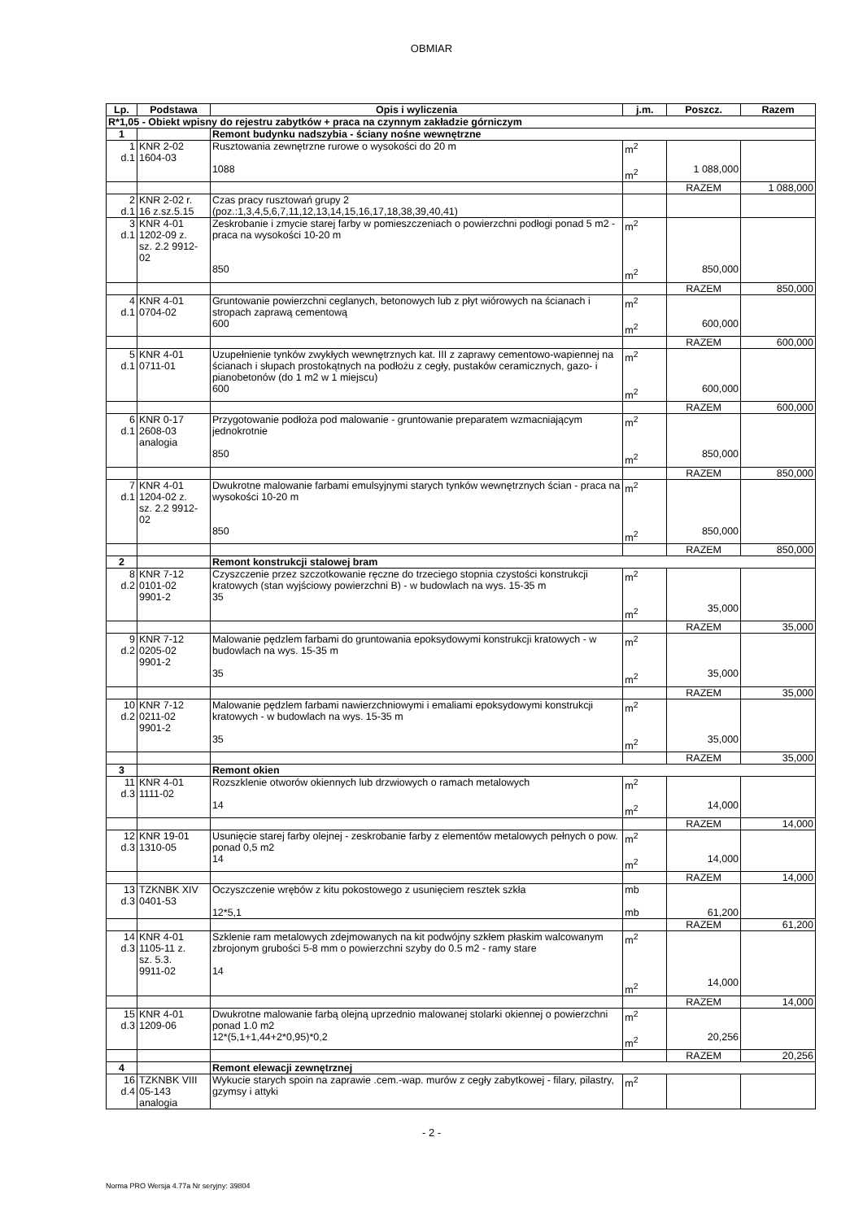OBMIAR
| Lp. | Podstawa | Opis i wyliczenia | j.m. | Poszcz. | Razem |
| --- | --- | --- | --- | --- | --- |
| R*1,05 - Obiekt wpisny do rejestru zabytków + praca na czynnym zakładzie górniczym | | | | | |
| 1 | | Remont budynku nadszybia - ściany nośne wewnętrzne | | | |
| 1 d.1 | KNR 2-02 1604-03 | Rusztowania zewnętrzne rurowe o wysokości do 20 m 1088 | m<sup>2</sup> m<sup>2</sup> | 1 088,000 | |
| | | | | RAZEM | 1 088,000 |
| 2 d.1 | KNR 2-02 r. 16 z.sz.5.15 | Czas pracy rusztowań grupy 2 (poz.:1,3,4,5,6,7,11,12,13,14,15,16,17,18,38,39,40,41) | | | |
| 3 d.1 | KNR 4-01 1202-09 z. sz. 2.2 9912- 02 | Zeskrobanie i zmycie starej farby w pomieszczeniach o powierzchni podłogi ponad 5 m2 - praca na wysokości 10-20 m 850 | m<sup>2</sup> m<sup>2</sup> | 850,000 | |
| | | | | RAZEM | 850,000 |
| 4 d.1 | KNR 4-01 0704-02 | Gruntowanie powierzchni ceglanych, betonowych lub z płyt wiórowych na ścianach i stropach zaprawą cementową 600 | m<sup>2</sup> m<sup>2</sup> | 600,000 | |
| | | | | RAZEM | 600,000 |
| 5 d.1 | KNR 4-01 0711-01 | Uzupełnienie tynków zwykłych wewnętrznych kat. III z zaprawy cementowo-wapiennej na ścianach i słupach prostokątnych na podłożu z cegły, pustaków ceramicznych, gazo- i pianobetonów (do 1 m2 w 1 miejscu) 600 | m<sup>2</sup> m<sup>2</sup> | 600,000 | |
| | | | | RAZEM | 600,000 |
| 6 d.1 | KNR 0-17 2608-03 analogia | Przygotowanie podłoża pod malowanie - gruntowanie preparatem wzmacniającym jednokrotnie 850 | m<sup>2</sup> m<sup>2</sup> | 850,000 | |
| | | | | RAZEM | 850,000 |
| 7 d.1 | KNR 4-01 1204-02 z. sz. 2.2 9912- 02 | Dwukrotne malowanie farbami emulsyjnymi starych tynków wewnętrznych ścian - praca na wysokości 10-20 m 850 | m<sup>2</sup> m<sup>2</sup> | 850,000 | |
| | | | | RAZEM | 850,000 |
| 2 | | Remont konstrukcji stalowej bram | | | |
| 8 d.2 | KNR 7-12 0101-02 9901-2 | Czyszczenie przez szczotkowanie ręczne do trzeciego stopnia czystości konstrukcji kratowych (stan wyjściowy powierzchni B) - w budowlach na wys. 15-35 m 35 | m<sup>2</sup> m<sup>2</sup> | 35,000 | |
| | | | | RAZEM | 35,000 |
| 9 d.2 | KNR 7-12 0205-02 9901-2 | Malowanie pędzlem farbami do gruntowania epoksydowymi konstrukcji kratowych - w budowlach na wys. 15-35 m 35 | m<sup>2</sup> m<sup>2</sup> | 35,000 | |
| | | | | RAZEM | 35,000 |
| 10 d.2 | KNR 7-12 0211-02 9901-2 | Malowanie pędzlem farbami nawierzchniowymi i emaliami epoksydowymi konstrukcji kratowych - w budowlach na wys. 15-35 m 35 | m<sup>2</sup> m<sup>2</sup> | 35,000 | |
| | | | | RAZEM | 35,000 |
| 3 | | Remont okien | | | |
| 11 d.3 | KNR 4-01 1111-02 | Rozszklenie otworów okiennych lub drzwiowych o ramach metalowych 14 | m<sup>2</sup> m<sup>2</sup> | 14,000 | |
| | | | | RAZEM | 14,000 |
| 12 d.3 | KNR 19-01 1310-05 | Usunięcie starej farby olejnej - zeskrobanie farby z elementów metalowych pełnych o pow. ponad 0,5 m2 14 | m<sup>2</sup> m<sup>2</sup> | 14,000 | |
| | | | | RAZEM | 14,000 |
| 13 d.3 | TZKNBK XIV 0401-53 | Oczyszczenie wrębów z kitu pokostowego z usunięciem resztek szkła 12*5,1 | mb mb | 61,200 | |
| | | | | RAZEM | 61,200 |
| 14 d.3 | KNR 4-01 1105-11 z. sz. 5.3. 9911-02 | Szklenie ram metalowych zdejmowanych na kit podwójny szkłem płaskim walcowanym zbrojonym grubości 5-8 mm o powierzchni szyby do 0.5 m2 - ramy stare 14 | m<sup>2</sup> m<sup>2</sup> | 14,000 | |
| | | | | RAZEM | 14,000 |
| 15 d.3 | KNR 4-01 1209-06 | Dwukrotne malowanie farbą olejną uprzednio malowanej stolarki okiennej o powierzchni ponad 1.0 m2 12*(5,1+1,44+2*0,95)*0,2 | m<sup>2</sup> m<sup>2</sup> | 20,256 | |
| | | | | RAZEM | 20,256 |
| 4 | | Remont elewacji zewnętrznej | | | |
| 16 d.4 | TZKNBK VIII 05-143 analogia | Wykucie starych spoin na zaprawie .cem.-wap. murów z cegły zabytkowej - filary, pilastry, gzymsy i attyki | m<sup>2</sup> | | |
- 2 -
Norma PRO Wersja 4.77a Nr seryjny: 39804